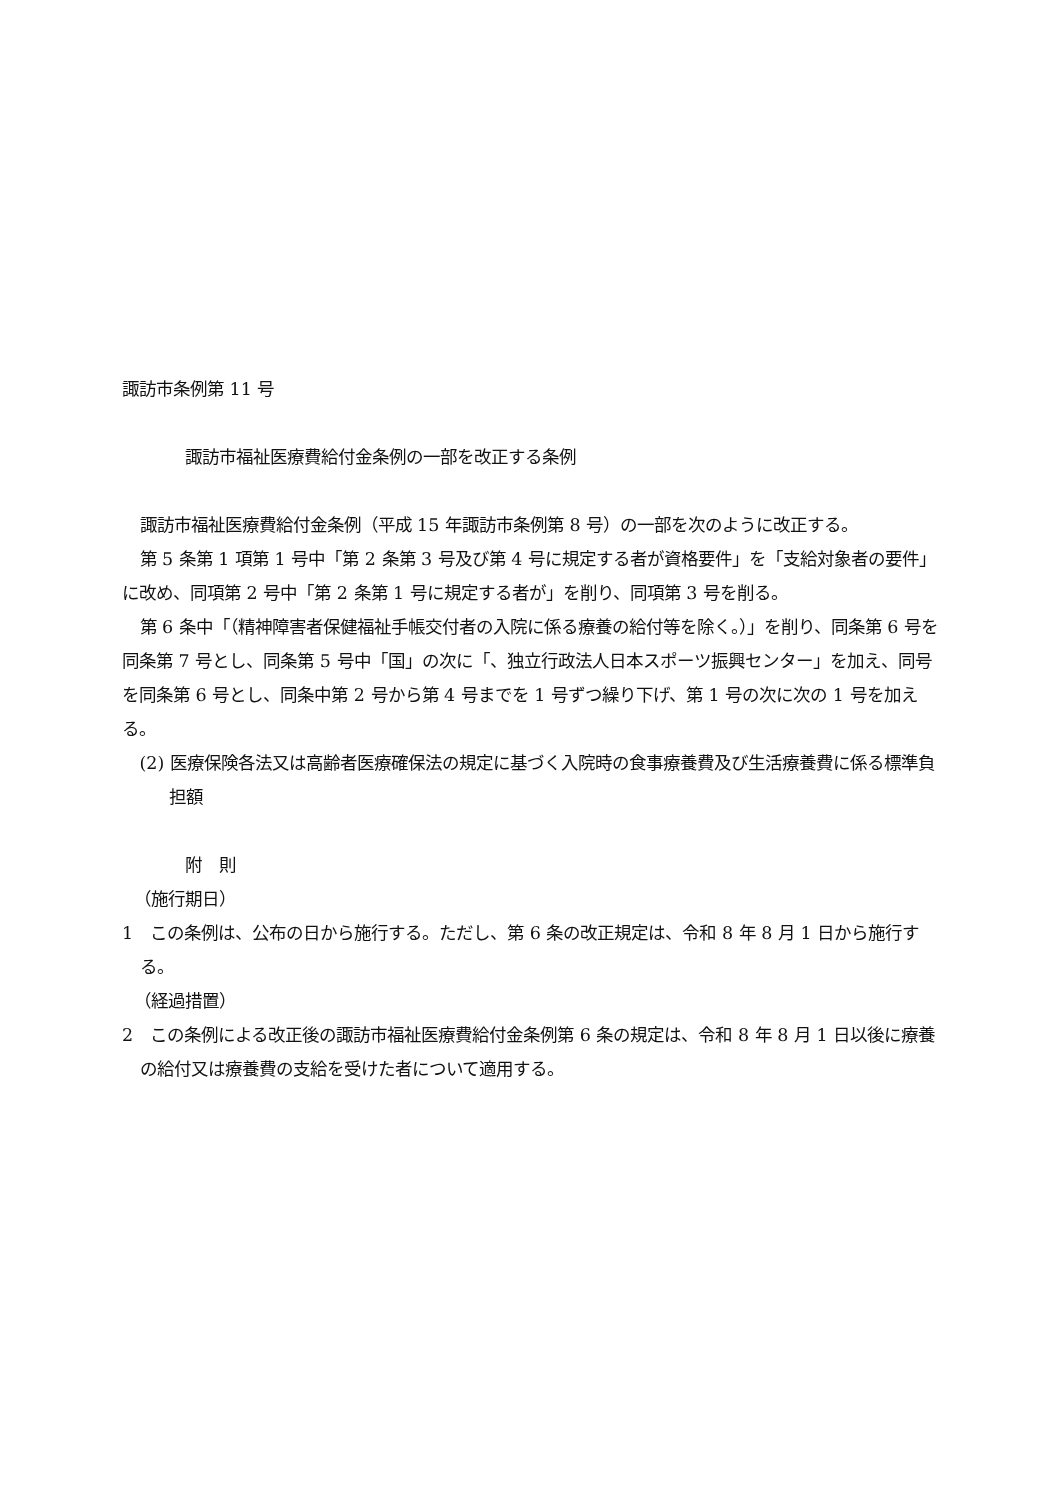諏訪市条例第 11 号
諏訪市福祉医療費給付金条例の一部を改正する条例
諏訪市福祉医療費給付金条例（平成 15 年諏訪市条例第 8 号）の一部を次のように改正する。
第 5 条第 1 項第 1 号中「第 2 条第 3 号及び第 4 号に規定する者が資格要件」を「支給対象者の要件」に改め、同項第 2 号中「第 2 条第 1 号に規定する者が」を削り、同項第 3 号を削る。
第 6 条中「（精神障害者保健福祉手帳交付者の入院に係る療養の給付等を除く。）」を削り、同条第 6 号を同条第 7 号とし、同条第 5 号中「国」の次に「、独立行政法人日本スポーツ振興センター」を加え、同号を同条第 6 号とし、同条中第 2 号から第 4 号までを 1 号ずつ繰り下げ、第 1 号の次に次の 1 号を加える。
(2) 医療保険各法又は高齢者医療確保法の規定に基づく入院時の食事療養費及び生活療養費に係る標準負担額
附　則
（施行期日）
1　この条例は、公布の日から施行する。ただし、第 6 条の改正規定は、令和 8 年 8 月 1 日から施行する。
（経過措置）
2　この条例による改正後の諏訪市福祉医療費給付金条例第 6 条の規定は、令和 8 年 8 月 1 日以後に療養の給付又は療養費の支給を受けた者について適用する。